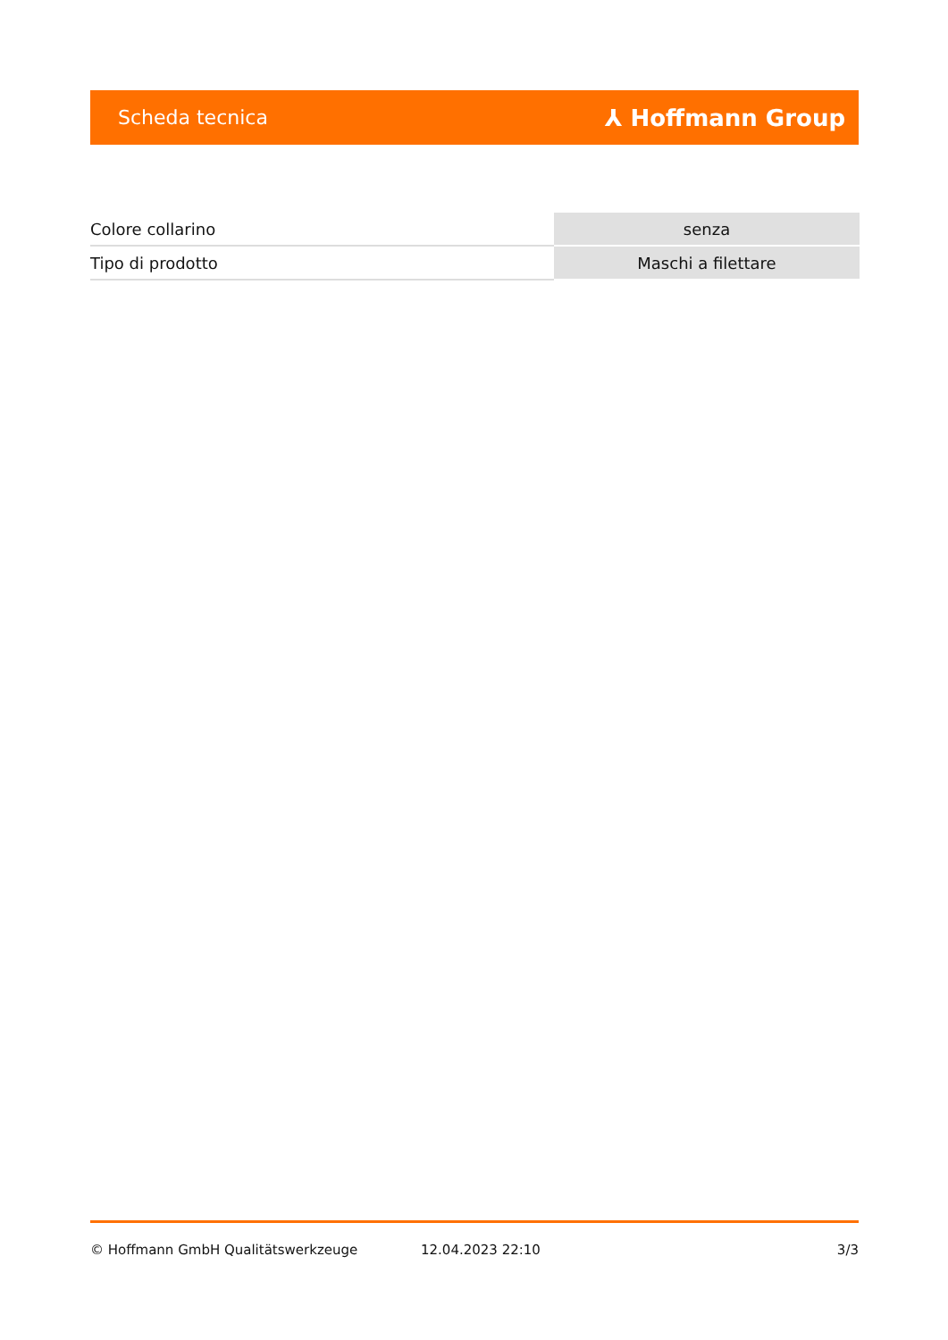Scheda tecnica ⅄ Hoffmann Group
| Colore collarino | senza |
| Tipo di prodotto | Maschi a filettare |
© Hoffmann GmbH Qualitätswerkzeuge 12.04.2023 22:10 3/3